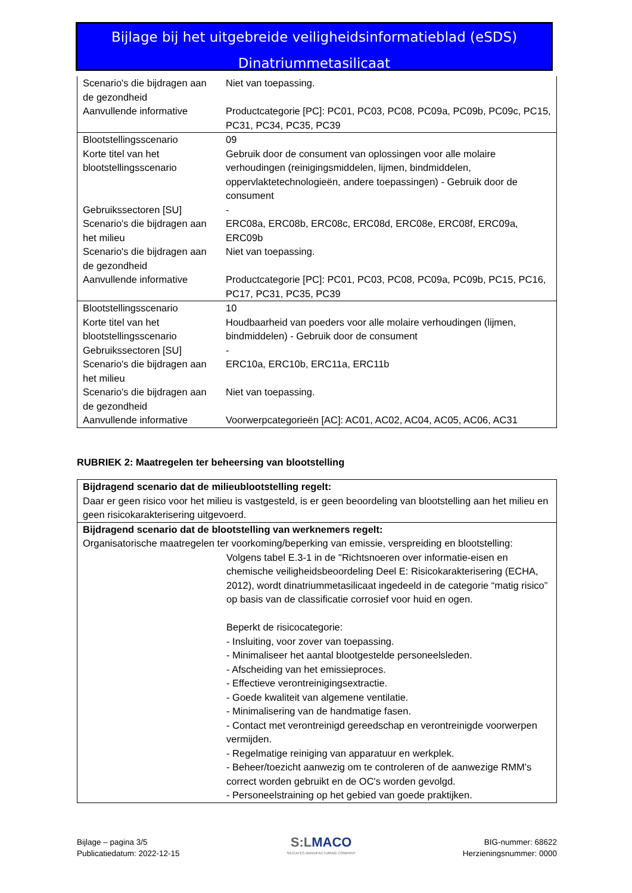Bijlage bij het uitgebreide veiligheidsinformatieblad (eSDS)
Dinatriummetasilicaat
| Scenario's die bijdragen aan de gezondheid | Niet van toepassing. |
| Aanvullende informative | Productcategorie [PC]: PC01, PC03, PC08, PC09a, PC09b, PC09c, PC15, PC31, PC34, PC35, PC39 |
| Blootstellingsscenario | 09 |
| Korte titel van het blootstellingsscenario | Gebruik door de consument van oplossingen voor alle molaire verhoudingen (reinigingsmiddelen, lijmen, bindmiddelen, oppervlaktetechnologieën, andere toepassingen) - Gebruik door de consument |
| Gebruikssectoren [SU] | - |
| Scenario's die bijdragen aan het milieu | ERC08a, ERC08b, ERC08c, ERC08d, ERC08e, ERC08f, ERC09a, ERC09b |
| Scenario's die bijdragen aan de gezondheid | Niet van toepassing. |
| Aanvullende informative | Productcategorie [PC]: PC01, PC03, PC08, PC09a, PC09b, PC15, PC16, PC17, PC31, PC35, PC39 |
| Blootstellingsscenario | 10 |
| Korte titel van het blootstellingsscenario | Houdbaarheid van poeders voor alle molaire verhoudingen (lijmen, bindmiddelen) - Gebruik door de consument |
| Gebruikssectoren [SU] | - |
| Scenario's die bijdragen aan het milieu | ERC10a, ERC10b, ERC11a, ERC11b |
| Scenario's die bijdragen aan de gezondheid | Niet van toepassing. |
| Aanvullende informative | Voorwerpcategorieën [AC]: AC01, AC02, AC04, AC05, AC06, AC31 |
RUBRIEK 2: Maatregelen ter beheersing van blootstelling
Bijdragend scenario dat de milieublootstelling regelt:
Daar er geen risico voor het milieu is vastgesteld, is er geen beoordeling van blootstelling aan het milieu en geen risicokarakterisering uitgevoerd.
Bijdragend scenario dat de blootstelling van werknemers regelt:
Organisatorische maatregelen ter voorkoming/beperking van emissie, verspreiding en blootstelling:
Volgens tabel E.3-1 in de "Richtsnoeren over informatie-eisen en chemische veiligheidsbeoordeling Deel E: Risicokarakterisering (ECHA, 2012), wordt dinatriummetasilicaat ingedeeld in de categorie “matig risico” op basis van de classificatie corrosief voor huid en ogen.
Beperkt de risicocategorie:
- Insluiting, voor zover van toepassing.
- Minimaliseer het aantal blootgestelde personeelsleden.
- Afscheiding van het emissieproces.
- Effectieve verontreinigingsextractie.
- Goede kwaliteit van algemene ventilatie.
- Minimalisering van de handmatige fasen.
- Contact met verontreinigd gereedschap en verontreinigde voorwerpen vermijden.
- Regelmatige reiniging van apparatuur en werkplek.
- Beheer/toezicht aanwezig om te controleren of de aanwezige RMM's correct worden gebruikt en de OC's worden gevolgd.
- Personeelstraining op het gebied van goede praktijken.
Bijlage – pagina 3/5
Publicatiedatum: 2022-12-15
S:LMACO
SILICATES MANUFACTURING COMPANY
BIG-nummer: 68622
Herzieningsnummer: 0000